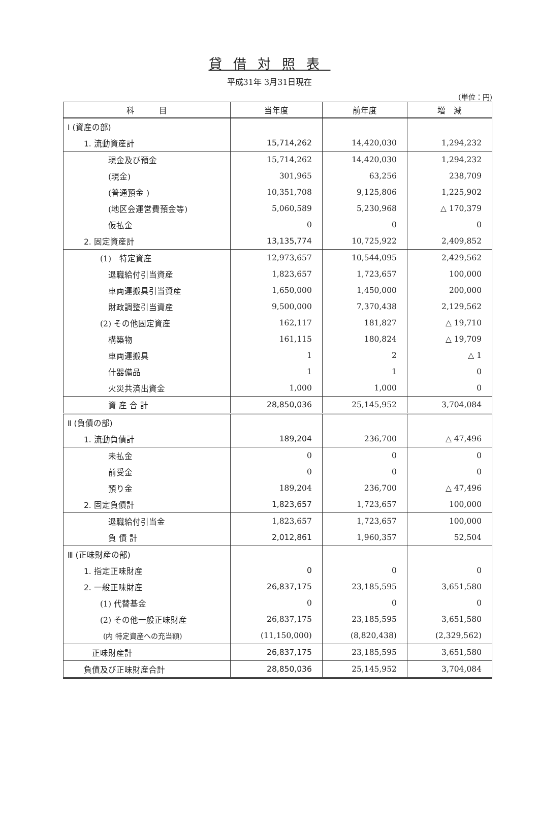貸借対照表
平成31年 3月31日現在
(単位：円)
| 科 目 | 当年度 | 前年度 | 増 減 |
| --- | --- | --- | --- |
| Ⅰ (資産の部) | | | |
| 1. 流動資産計 | 15,714,262 | 14,420,030 | 1,294,232 |
| 現金及び預金 | 15,714,262 | 14,420,030 | 1,294,232 |
| (現金) | 301,965 | 63,256 | 238,709 |
| (普通預金 ) | 10,351,708 | 9,125,806 | 1,225,902 |
| (地区会運営費預金等) | 5,060,589 | 5,230,968 | △ 170,379 |
| 仮払金 | 0 | 0 | 0 |
| 2. 固定資産計 | 13,135,774 | 10,725,922 | 2,409,852 |
| (1) 特定資産 | 12,973,657 | 10,544,095 | 2,429,562 |
| 退職給付引当資産 | 1,823,657 | 1,723,657 | 100,000 |
| 車両運搬具引当資産 | 1,650,000 | 1,450,000 | 200,000 |
| 財政調整引当資産 | 9,500,000 | 7,370,438 | 2,129,562 |
| (2) その他固定資産 | 162,117 | 181,827 | △ 19,710 |
| 構築物 | 161,115 | 180,824 | △ 19,709 |
| 車両運搬具 | 1 | 2 | △ 1 |
| 什器備品 | 1 | 1 | 0 |
| 火災共済出資金 | 1,000 | 1,000 | 0 |
| 資 産 合 計 | 28,850,036 | 25,145,952 | 3,704,084 |
| Ⅱ (負債の部) | | | |
| 1. 流動負債計 | 189,204 | 236,700 | △ 47,496 |
| 未払金 | 0 | 0 | 0 |
| 前受金 | 0 | 0 | 0 |
| 預り金 | 189,204 | 236,700 | △ 47,496 |
| 2. 固定負債計 | 1,823,657 | 1,723,657 | 100,000 |
| 退職給付引当金 | 1,823,657 | 1,723,657 | 100,000 |
| 負 債 計 | 2,012,861 | 1,960,357 | 52,504 |
| Ⅲ (正味財産の部) | | | |
| 1. 指定正味財産 | 0 | 0 | 0 |
| 2. 一般正味財産 | 26,837,175 | 23,185,595 | 3,651,580 |
| (1) 代替基金 | 0 | 0 | 0 |
| (2) その他一般正味財産 | 26,837,175 | 23,185,595 | 3,651,580 |
| (内 特定資産への充当額) | (11,150,000) | (8,820,438) | (2,329,562) |
| 正味財産計 | 26,837,175 | 23,185,595 | 3,651,580 |
| 負債及び正味財産合計 | 28,850,036 | 25,145,952 | 3,704,084 |